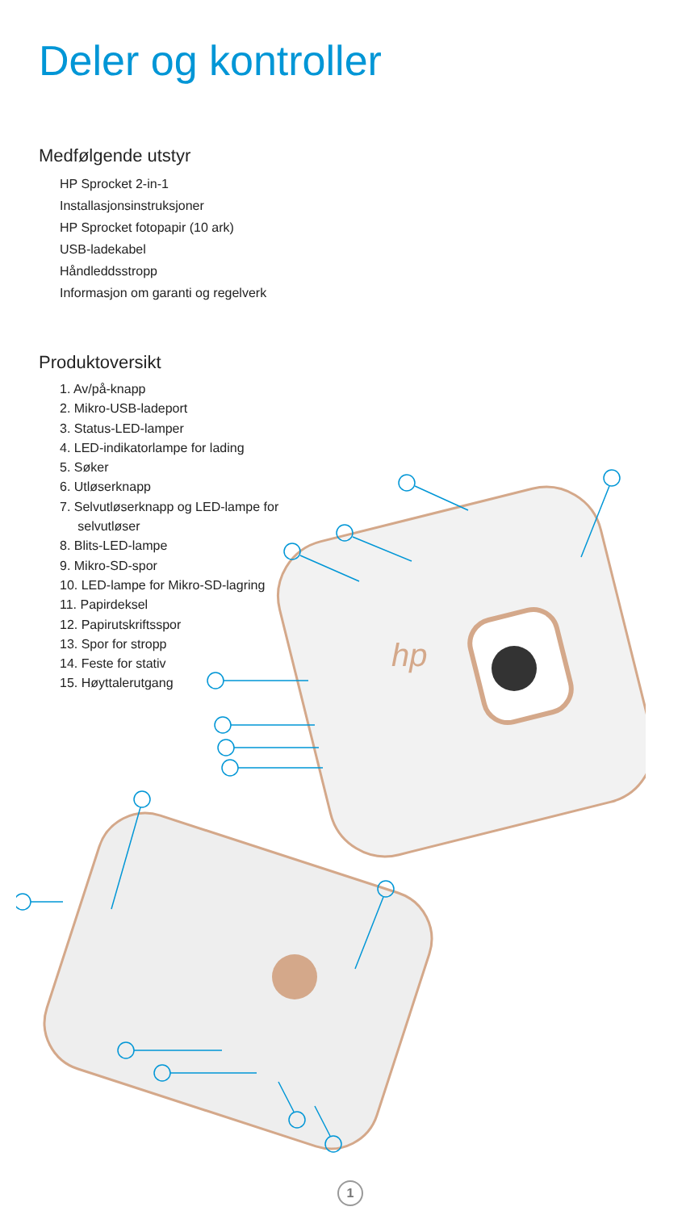Deler og kontroller
Medfølgende utstyr
HP Sprocket 2-in-1
Installasjonsinstruksjoner
HP Sprocket fotopapir (10 ark)
USB-ladekabel
Håndleddsstropp
Informasjon om garanti og regelverk
Produktoversikt
1. Av/på-knapp
2. Mikro-USB-ladeport
3. Status-LED-lamper
4. LED-indikatorlampe for lading
5. Søker
6. Utløserknapp
7. Selvutløserknapp og LED-lampe for
selvutløser
8. Blits-LED-lampe
9. Mikro-SD-spor
10. LED-lampe for Mikro-SD-lagring
11. Papirdeksel
12. Papirutskriftsspor
13. Spor for stropp
14. Feste for stativ
15. Høyttalerutgang
hp
1